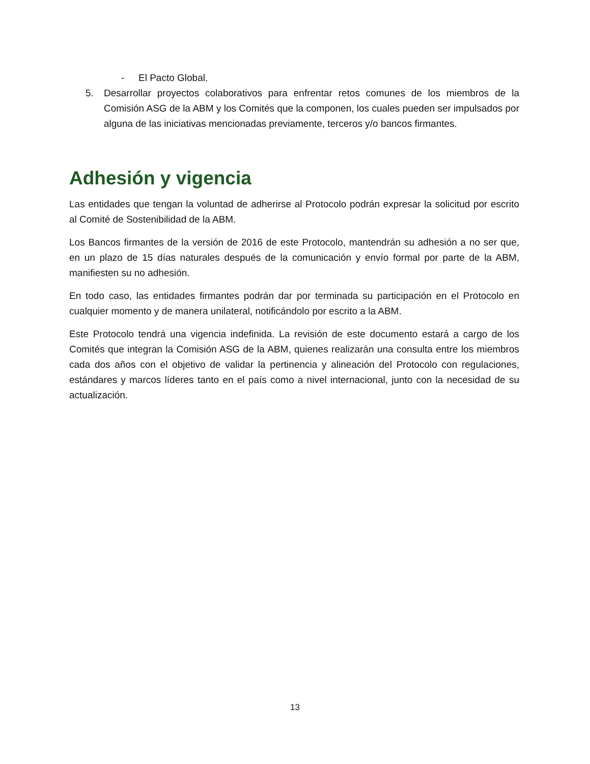- El Pacto Global.
5. Desarrollar proyectos colaborativos para enfrentar retos comunes de los miembros de la Comisión ASG de la ABM y los Comités que la componen, los cuales pueden ser impulsados por alguna de las iniciativas mencionadas previamente, terceros y/o bancos firmantes.
Adhesión y vigencia
Las entidades que tengan la voluntad de adherirse al Protocolo podrán expresar la solicitud por escrito al Comité de Sostenibilidad de la ABM.
Los Bancos firmantes de la versión de 2016 de este Protocolo, mantendrán su adhesión a no ser que, en un plazo de 15 días naturales después de la comunicación y envío formal por parte de la ABM, manifiesten su no adhesión.
En todo caso, las entidades firmantes podrán dar por terminada su participación en el Protocolo en cualquier momento y de manera unilateral, notificándolo por escrito a la ABM.
Este Protocolo tendrá una vigencia indefinida. La revisión de este documento estará a cargo de los Comités que integran la Comisión ASG de la ABM, quienes realizarán una consulta entre los miembros cada dos años con el objetivo de validar la pertinencia y alineación del Protocolo con regulaciones, estándares y marcos líderes tanto en el país como a nivel internacional, junto con la necesidad de su actualización.
13